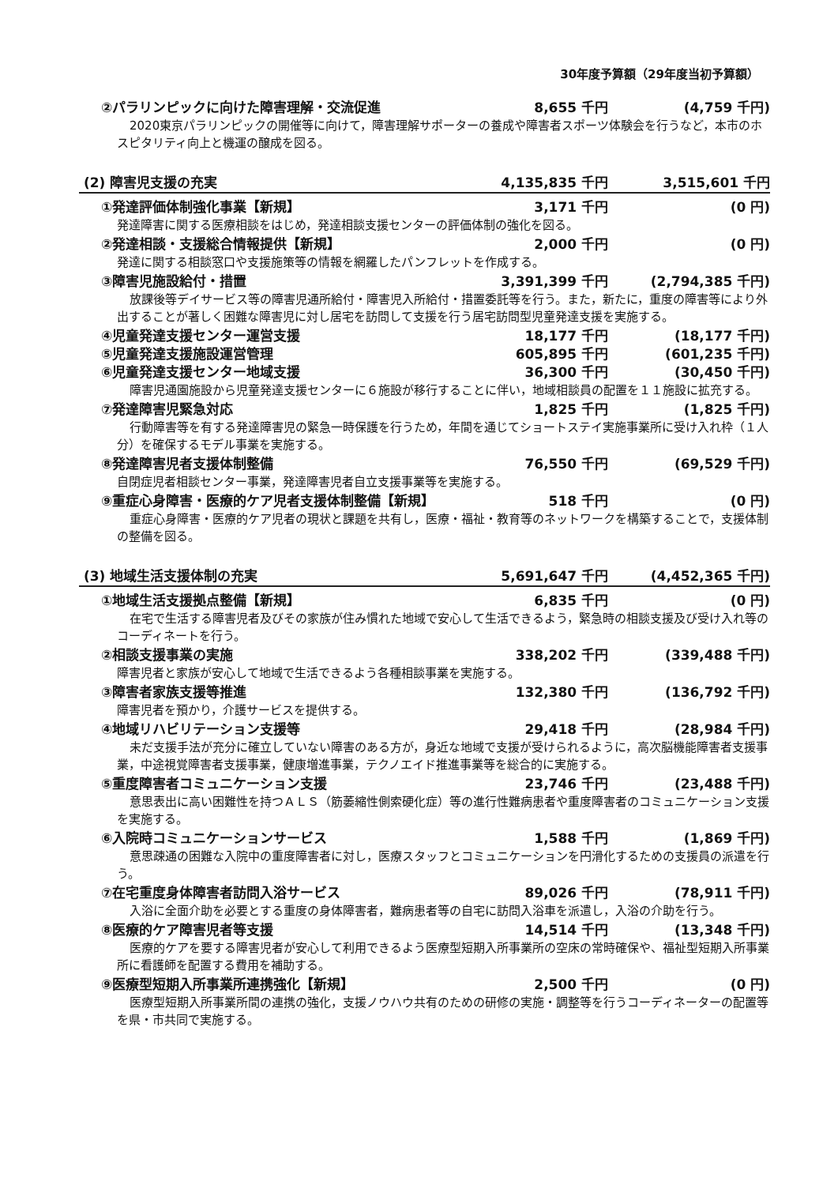30年度予算額（29年度当初予算額）
②パラリンピックに向けた障害理解・交流促進
8,655 千円 (4,759 千円)
2020東京パラリンピックの開催等に向けて，障害理解サポーターの養成や障害者スポーツ体験会を行うなど，本市のホスピタリティ向上と機運の醸成を図る。
(2) 障害児支援の充実 4,135,835 千円 3,515,601 千円
①発達評価体制強化事業【新規】 3,171 千円 (0 円)
発達障害に関する医療相談をはじめ，発達相談支援センターの評価体制の強化を図る。
②発達相談・支援総合情報提供【新規】 2,000 千円 (0 円)
発達に関する相談窓口や支援施策等の情報を網羅したパンフレットを作成する。
③障害児施設給付・措置 3,391,399 千円 (2,794,385 千円)
放課後等デイサービス等の障害児通所給付・障害児入所給付・措置委託等を行う。また，新たに，重度の障害等により外出することが著しく困難な障害児に対し居宅を訪問して支援を行う居宅訪問型児童発達支援を実施する。
④児童発達支援センター運営支援 18,177 千円 (18,177 千円)
⑤児童発達支援施設運営管理 605,895 千円 (601,235 千円)
⑥児童発達支援センター地域支援 36,300 千円 (30,450 千円)
障害児通園施設から児童発達支援センターに６施設が移行することに伴い，地域相談員の配置を１１施設に拡充する。
⑦発達障害児緊急対応 1,825 千円 (1,825 千円)
行動障害等を有する発達障害児の緊急一時保護を行うため，年間を通じてショートステイ実施事業所に受け入れ枠（１人分）を確保するモデル事業を実施する。
⑧発達障害児者支援体制整備 76,550 千円 (69,529 千円)
自閉症児者相談センター事業，発達障害児者自立支援事業等を実施する。
⑨重症心身障害・医療的ケア児者支援体制整備【新規】
518 千円 (0 円)
重症心身障害・医療的ケア児者の現状と課題を共有し，医療・福祉・教育等のネットワークを構築することで，支援体制の整備を図る。
(3) 地域生活支援体制の充実 5,691,647 千円 (4,452,365 千円)
①地域生活支援拠点整備【新規】 6,835 千円 (0 円)
在宅で生活する障害児者及びその家族が住み慣れた地域で安心して生活できるよう，緊急時の相談支援及び受け入れ等のコーディネートを行う。
②相談支援事業の実施 338,202 千円 (339,488 千円)
障害児者と家族が安心して地域で生活できるよう各種相談事業を実施する。
③障害者家族支援等推進 132,380 千円 (136,792 千円)
障害児者を預かり，介護サービスを提供する。
④地域リハビリテーション支援等 29,418 千円 (28,984 千円)
未だ支援手法が充分に確立していない障害のある方が，身近な地域で支援が受けられるように，高次脳機能障害者支援事業，中途視覚障害者支援事業，健康増進事業，テクノエイド推進事業等を総合的に実施する。
⑤重度障害者コミュニケーション支援 23,746 千円 (23,488 千円)
意思表出に高い困難性を持つＡＬＳ（筋萎縮性側索硬化症）等の進行性難病患者や重度障害者のコミュニケーション支援を実施する。
⑥入院時コミュニケーションサービス 1,588 千円 (1,869 千円)
意思疎通の困難な入院中の重度障害者に対し，医療スタッフとコミュニケーションを円滑化するための支援員の派遣を行う。
⑦在宅重度身体障害者訪問入浴サービス 89,026 千円 (78,911 千円)
入浴に全面介助を必要とする重度の身体障害者，難病患者等の自宅に訪問入浴車を派遣し，入浴の介助を行う。
⑧医療的ケア障害児者等支援 14,514 千円 (13,348 千円)
医療的ケアを要する障害児者が安心して利用できるよう医療型短期入所事業所の空床の常時確保や、福祉型短期入所事業所に看護師を配置する費用を補助する。
⑨医療型短期入所事業所連携強化【新規】
2,500 千円 (0 円)
医療型短期入所事業所間の連携の強化，支援ノウハウ共有のための研修の実施・調整等を行うコーディネーターの配置等を県・市共同で実施する。